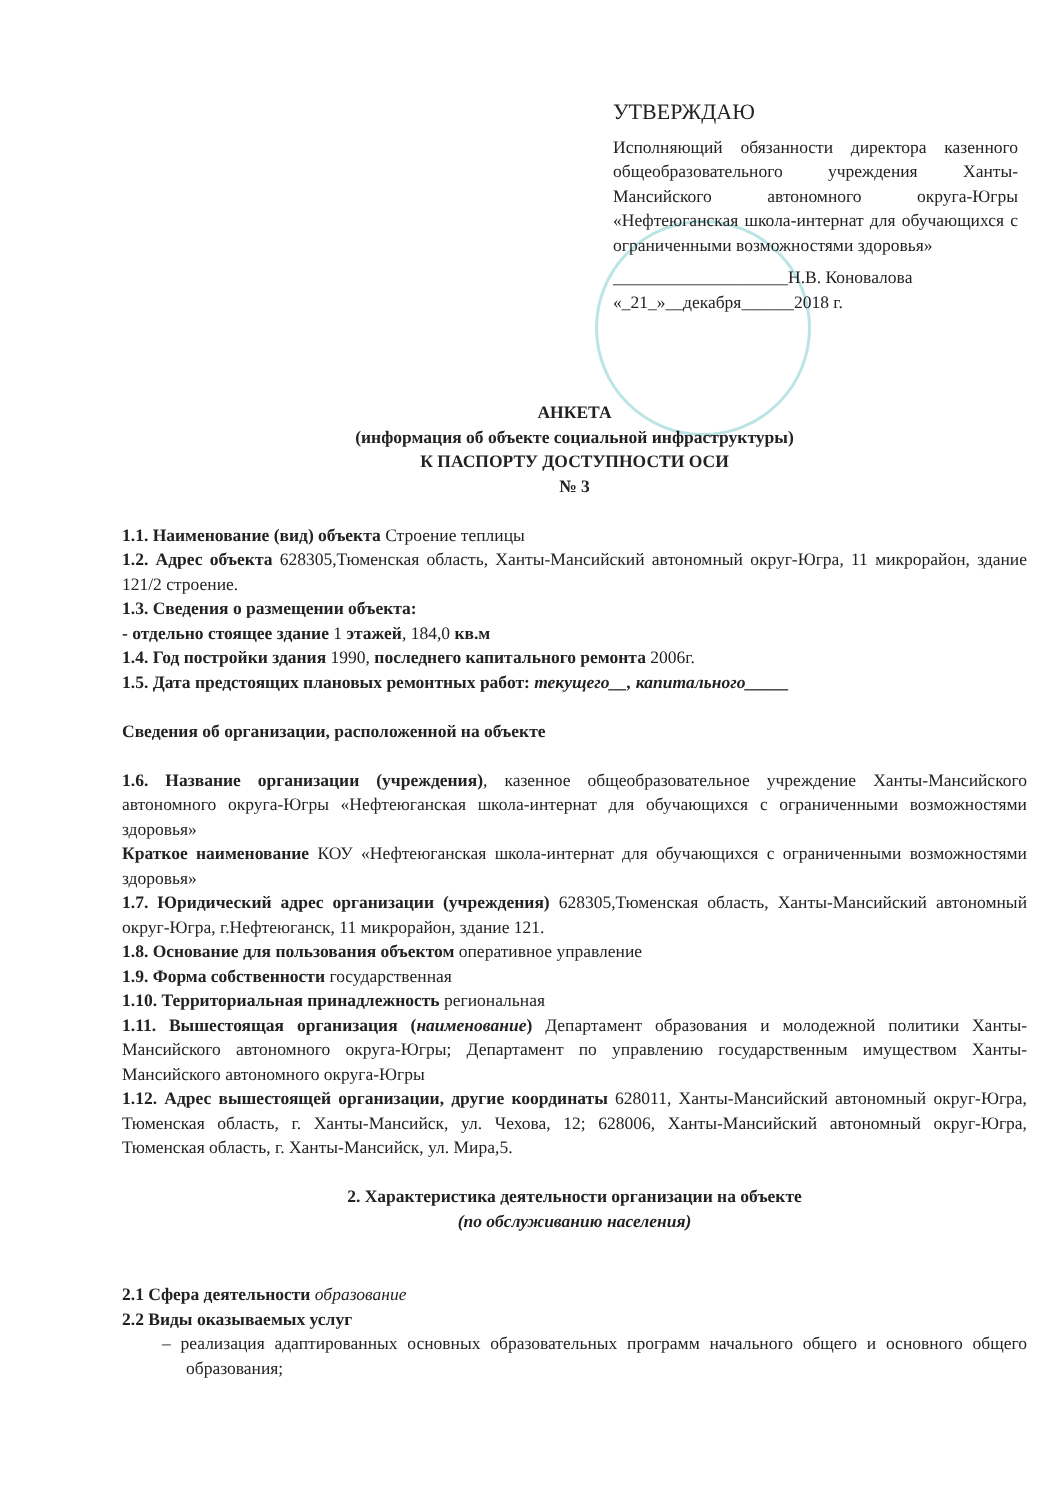УТВЕРЖДАЮ
Исполняющий обязанности директора казенного общеобразовательного учреждения Ханты-Мансийского автономного округа-Югры «Нефтеюганская школа-интернат для обучающихся с ограниченными возможностями здоровья»
____________________Н.В. Коноваловa
«_21_»__декабря______2018 г.
АНКЕТА
(информация об объекте социальной инфраструктуры)
К ПАСПОРТУ ДОСТУПНОСТИ ОСИ
№ 3
1.1. Наименование (вид) объекта Строение теплицы
1.2. Адрес объекта 628305,Тюменская область, Ханты-Мансийский автономный округ-Югра, 11 микрорайон, здание 121/2 строение.
1.3. Сведения о размещении объекта:
- отдельно стоящее здание 1 этажей, 184,0 кв.м
1.4. Год постройки здания 1990, последнего капитального ремонта 2006г.
1.5. Дата предстоящих плановых ремонтных работ: текущего__, капитального_____
Сведения об организации, расположенной на объекте
1.6. Название организации (учреждения), казенное общеобразовательное учреждение Ханты-Мансийского автономного округа-Югры «Нефтеюганская школа-интернат для обучающихся с ограниченными возможностями здоровья»
Краткое наименование КОУ «Нефтеюганская школа-интернат для обучающихся с ограниченными возможностями здоровья»
1.7. Юридический адрес организации (учреждения) 628305,Тюменская область, Ханты-Мансийский автономный округ-Югра, г.Нефтеюганск, 11 микрорайон, здание 121.
1.8. Основание для пользования объектом оперативное управление
1.9. Форма собственности государственная
1.10. Территориальная принадлежность региональная
1.11. Вышестоящая организация (наименование) Департамент образования и молодежной политики Ханты-Мансийского автономного округа-Югры; Департамент по управлению государственным имуществом Ханты-Мансийского автономного округа-Югры
1.12. Адрес вышестоящей организации, другие координаты 628011, Ханты-Мансийский автономный округ-Югра, Тюменская область, г. Ханты-Мансийск, ул. Чехова, 12; 628006, Ханты-Мансийский автономный округ-Югра, Тюменская область, г. Ханты-Мансийск, ул. Мира,5.
2. Характеристика деятельности организации на объекте
(по обслуживанию населения)
2.1 Сфера деятельности образование
2.2 Виды оказываемых услуг
– реализация адаптированных основных образовательных программ начального общего и основного общего образования;